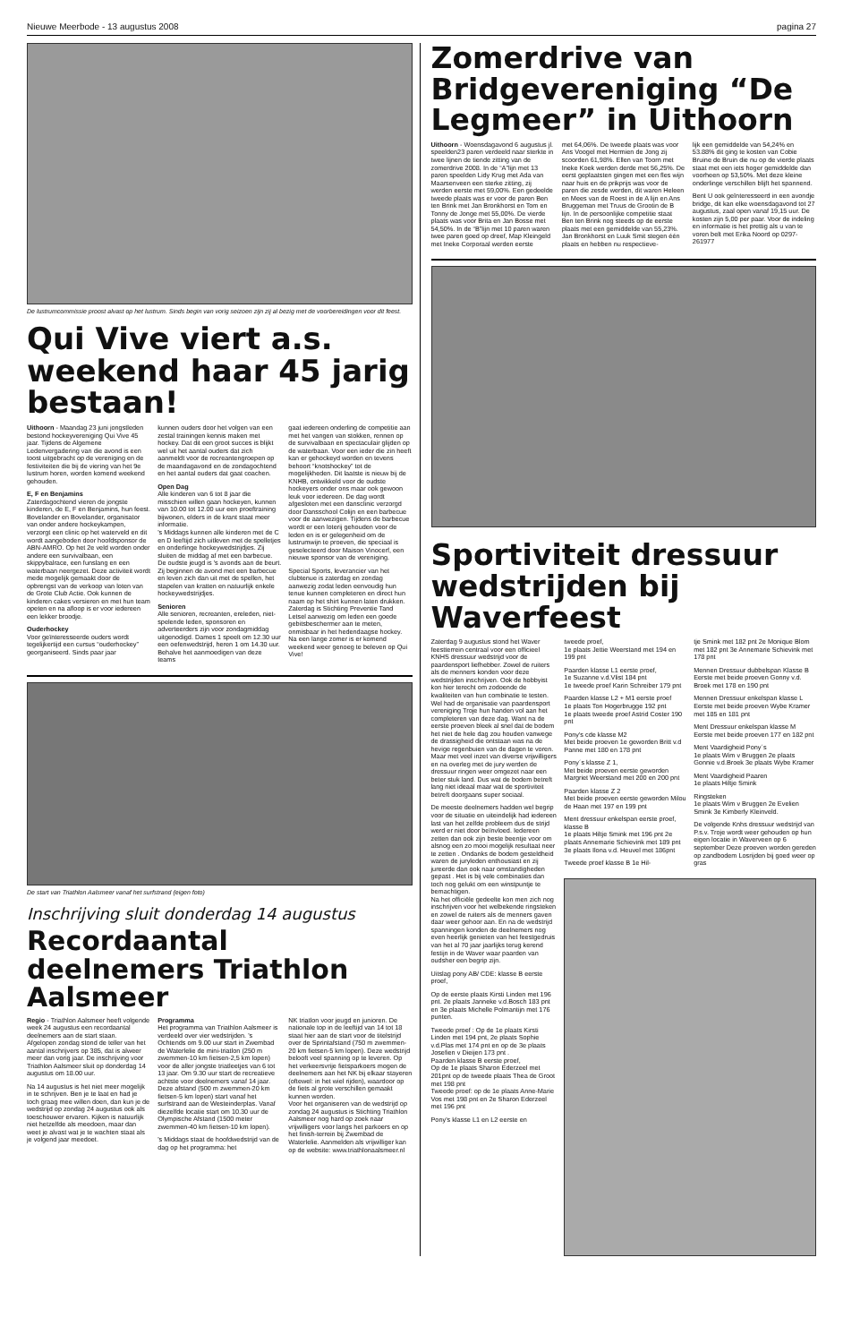Nieuwe Meerbode - 13 augustus 2008 pagina 27
De lustrumcommissie proost alvast op het lustrum. Sinds begin van vorig seizoen zijn zij al bezig met de voorbereidingen voor dit feest.
Qui Vive viert a.s. weekend haar 45 jarig bestaan!
Uithoorn - Maandag 23 juni jongstleden bestond hockeyvereniging Qui Vive 45 jaar. Tijdens de Algemene Ledenvergadering van die avond is een toost uitgebracht op de vereniging en de festiviteiten die bij de viering van het 9e lustrum horen, worden komend weekend gehouden.
E, F en Benjamins
Zaterdagochtend vieren de jongste kinderen, de E, F en Benjamins, hun feest.
Bovelander en Bovelander, organisator van onder andere hockeykampen, verzorgt een clinic op het waterveld en dit wordt aangeboden door hoofdsponsor de ABN-AMRO. Op het 2e veld worden onder andere een survivalbaan, een skippybalrace, een funslang en een waterbaan neergezet. Deze activiteit wordt mede mogelijk gemaakt door de opbrengst van de verkoop van loten van de Grote Club Actie. Ook kunnen de kinderen cakes versieren en met hun team opeten en na afloop is er voor iedereen een lekker broodje.
Ouderhockey
Voor geïnteresseerde ouders wordt tegelijkertijd een cursus “ouderhockey” georganiseerd. Sinds paar jaar
kunnen ouders door het volgen van een zestal trainingen kennis maken met hockey. Dat dit een groot succes is blijkt wel uit het aantal ouders dat zich aanmeldt voor de recreantengroepen op de maandagavond en de zondagochtend en het aantal ouders dat gaat coachen.
Open Dag
Alle kinderen van 6 tot 8 jaar die misschien willen gaan hockeyen, kunnen van 10.00 tot 12.00 uur een proeftraining bijwonen, elders in de krant staat meer informatie.
's Middags kunnen alle kinderen met de C en D leeftijd zich uitleven met de spelletjes en onderlinge hockeywedstrijdjes. Zij sluiten de middag af met een barbecue.
De oudste jeugd is 's avonds aan de beurt. Zij beginnen de avond met een barbecue en leven zich dan uit met de spellen, het stapelen van kratten en natuurlijk enkele hockeywedstrijdjes.
Senioren
Alle senioren, recreanten, ereleden, niet-spelende leden, sponsoren en adverteerders zijn voor zondagmiddag uitgenodigd. Dames 1 speelt om 12.30 uur een oefenwedstrijd, heren 1 om 14.30 uur. Behalve het aanmoedigen van deze teams
gaat iedereen onderling de competitie aan met het vangen van stokken, rennen op de survivalbaan en spectaculair glijden op de waterbaan. Voor een ieder die zin heeft kan er gehockeyd worden en tevens behoort “knotshockey” tot de mogelijkheden. Dit laatste is nieuw bij de KNHB, ontwikkeld voor de oudste hockeyers onder ons maar ook gewoon leuk voor iedereen. De dag wordt afgesloten met een dansclinic verzorgd door Dansschool Colijn en een barbecue voor de aanwezigen. Tijdens de barbecue wordt er een loterij gehouden voor de leden en is er gelegenheid om de lustrumwijn te proeven, die speciaal is geselecteerd door Maison Vinocerf, een nieuwe sponsor van de vereniging.
Special Sports, leverancier van het clubtenue is zaterdag en zondag aanwezig zodat leden eenvoudig hun tenue kunnen completeren en direct hun naam op het shirt kunnen laten drukken. Zaterdag is Stichting Preventie Tand Letsel aanwezig om leden een goede gebitsbeschermer aan te meten, onmisbaar in het hedendaagse hockey.
Na een lange zomer is er komend weekend weer genoeg te beleven op Qui Vive!
De start van Triathlon Aalsmeer vanaf het surfstrand (eigen foto)
Inschrijving sluit donderdag 14 augustus
Recordaantal deelnemers Triathlon Aalsmeer
Regio - Triathlon Aalsmeer heeft volgende week 24 augustus een recordaantal deelnemers aan de start staan.
Afgelopen zondag stond de teller van het aantal inschrijvers op 385, dat is alweer meer dan vorig jaar. De inschrijving voor Triathlon Aalsmeer sluit op donderdag 14 augustus om 18.00 uur.
Na 14 augustus is het niet meer mogelijk in te schrijven. Ben je te laat en had je toch graag mee willen doen, dan kun je de wedstrijd op zondag 24 augustus ook als toeschouwer ervaren. Kijken is natuurlijk niet hetzelfde als meedoen, maar dan weet je alvast wat je te wachten staat als je volgend jaar meedoet.
Programma
Het programma van Triathlon Aalsmeer is verdeeld over vier wedstrijden. 's Ochtends om 9.00 uur start in Zwembad de Waterlelie de mini-triatlon (250 m zwemmen-10 km fietsen-2,5 km lopen) voor de aller jongste triatleetjes van 6 tot 13 jaar. Om 9.30 uur start de recreatieve achtste voor deelnemers vanaf 14 jaar. Deze afstand (500 m zwemmen-20 km fietsen-5 km lopen) start vanaf het surfstrand aan de Westeinderplas. Vanaf diezelfde locatie start om 10.30 uur de Olympische Afstand (1500 meter zwemmen-40 km fietsen-10 km lopen).
's Middags staat de hoofdwedstrijd van de dag op het programma: het
NK triatlon voor jeugd en junioren. De nationale top in de leeftijd van 14 tot 18 staat hier aan de start voor de titelstrijd over de Sprintafstand (750 m zwemmen-20 km fietsen-5 km lopen). Deze wedstrijd belooft veel spanning op te leveren. Op het verkeersvrije fietsparkoers mogen de deelnemers aan het NK bij elkaar stayeren (oftewel: in het wiel rijden), waardoor op de fiets al grote verschillen gemaakt kunnen worden.
Voor het organiseren van de wedstrijd op zondag 24 augustus is Stichting Triathlon Aalsmeer nog hard op zoek naar vrijwilligers voor langs het parkoers en op het finish-terrein bij Zwembad de Waterlelie. Aanmelden als vrijwilliger kan op de website: www.triathlonaalsmeer.nl
Zomerdrive van Bridgevereniging “De Legmeer” in Uithoorn
Uithoorn - Woensdagavond 6 augustus jl. speelden23 paren verdeeld naar sterkte in twee lijnen de tiende zitting van de zomerdrive 2008. In de “A”lijn met 13 paren speelden Lidy Krug met Ada van Maarsenveen een sterke zitting, zij werden eerste met 59,00%. Een gedeelde tweede plaats was er voor de paren Ben ten Brink met Jan Bronkhorst en Tom en Tonny de Jonge met 55,00%. De vierde plaats was voor Brita en Jan Bosse met 54,50%. In de “B”lijn met 10 paren waren twee paren goed op dreef, Map Kleingeld met Ineke Corporaal werden eerste
met 64,06%. De tweede plaats was voor Ans Voogel met Hermien de Jong zij scoorden 61,98%. Ellen van Toorn met Ineke Koek werden derde met 56,25%. De eerst geplaatsten gingen met een fles wijn naar huis en de prikprijs was voor de paren die zesde werden, dit waren Heleen en Mees van de Roest in de A lijn en Ans Bruggeman met Truus de Grootin de B lijn. In de persoonlijke competitie staat Ben ten Brink nog steeds op de eerste plaats met een gemiddelde van 55,23%. Jan Bronkhorst en Luuk Smit stegen één plaats en hebben nu respectieve-
lijk een gemiddelde van 54,24% en 53.88% dit ging te kosten van Cobie Bruine de Bruin die nu op de vierde plaats staat met een iets hoger gemiddelde dan voorheen op 53,50%. Met deze kleine onderlinge verschillen blijft het spannend.
Bent U ook geïnteresseerd in een avondje bridge, dit kan elke woensdagavond tot 27 augustus, zaal open vanaf 19,15 uur. De kosten zijn 5,00 per paar. Voor de indeling en informatie is het prettig als u van te voren belt met Erika Noord op 0297-261977
Sportiviteit dressuur wedstrijden bij Waverfeest
Zaterdag 9 augustus stond het Waver feestterrein centraal voor een officieel KNHS dressuur wedstrijd voor de paardensport liefhebber. Zowel de ruiters als de menners konden voor deze wedstrijden inschrijven. Ook de hobbyist kon hier terecht om zodoende de kwaliteiten van hun combinatie te testen. Wel had de organisatie van paardensport vereniging Troje hun handen vol aan het completeren van deze dag. Want na de eerste proeven bleek al snel dat de bodem het niet de hele dag zou houden vanwege de drassigheid die ontstaan was na de hevige regenbuien van de dagen te voren. Maar met veel inzet van diverse vrijwilligers en na overleg met de jury werden de dressuur ringen weer omgezet naar een beter stuk land. Dus wat de bodem betreft lang niet ideaal maar wat de sportiviteit betreft doorgaans super sociaal.
De meeste deelnemers hadden wel begrip voor de situatie en uiteindelijk had iedereen last van het zelfde probleem dus de strijd werd er niet door beïnvloed. Iedereen zetten dan ook zijn beste beentje voor om alsnog een zo mooi mogelijk resultaat neer te zetten . Ondanks de bodem gesteldheid waren de juryleden enthousiast en zij jureerde dan ook naar omstandigheden gepast . Het is bij vele combinaties dan toch nog gelukt om een winstpuntje te bemachtigen.
Na het officiële gedeelte kon men zich nog inschrijven voor het welbekende ringsteken en zowel de ruiters als de menners gaven daar weer gehoor aan. En na de wedstrijd spanningen konden de deelnemers nog even heerlijk genieten van het feestgedruis van het al 70 jaar jaarlijks terug kerend festijn in de Waver waar paarden van oudsher een begrip zijn.
Uitslag pony AB/ CDE: klasse B eerste proef,
Op de eerste plaats Kirsti Linden met 196 pnt. 2e plaats Janneke v.d.Bosch 183 pnt en 3e plaats Michelle Polmantijn met 176 punten.
Tweede proef : Op de 1e plaats Kirsti Linden met 194 pnt, 2e plaats Sophie v.d.Plas met 174 pnt en op de 3e plaats Josefien v Dieijen 173 pnt .
Paarden klasse B eerste proef,
Op de 1e plaats Sharon Ederzeel met 201pnt op de tweede plaats Thea de Groot met 198 pnt
Tweede proef: op de 1e plaats Anne-Marie Vos met 198 pnt en 2e Sharon Ederzeel met 196 pnt
Pony's klasse L1 en L2 eerste en
tweede proef,
1e plaats Jettie Weerstand met 194 en 199 pnt
Paarden klasse L1 eerste proef,
1e Suzanne v.d.Vlist 184 pnt
1e tweede proef Karin Schreiber 179 pnt
Paarden klasse L2 + M1 eerste proef
1e plaats Ton Hogerbrugge 192 pnt
1e plaats tweede proef Astrid Coster 190 pnt
Pony's cde klasse M2
Met beide proeven 1e geworden Britt v.d Panne met 180 en 178 pnt
Pony´s klasse Z 1,
Met beide proeven eerste geworden Margriet Weerstand met 200 en 200 pnt
Paarden klasse Z 2
Met beide proeven eerste geworden Milou de Haan met 197 en 199 pnt
Ment dressuur enkelspan eerste proef, klasse B
1e plaats Hiltje Smink met 196 pnt 2e plaats Annemarie Schievink met 189 pnt 3e plaats Ilona v.d. Heuvel met 186pnt
Tweede proef klasse B 1e Hil-
tje Smink met 182 pnt 2e Monique Blom met 182 pnt 3e Annemarie Schievink met 178 pnt
Mennen Dressuur dubbelspan Klasse B
Eerste met beide proeven Gonny v.d. Broek met 178 en 190 pnt
Mennen Dressuur enkelspan klasse L
Eerste met beide proeven Wybe Kramer met 185 en 181 pnt
Ment Dressuur enkelspan klasse M
Eerste met beide proeven 177 en 182 pnt
Ment Vaardigheid Pony´s
1e plaats Wim v Bruggen 2e plaats Gonnie v.d.Broek 3e plaats Wybe Kramer
Ment Vaardigheid Paaren
1e plaats Hiltje Smink
Ringsteken
1e plaats Wim v Bruggen 2e Evelien Smink 3e Kimberly Kleinveld.
De volgende Knhs dressuur wedstrijd van P.s.v. Troje wordt weer gehouden op hun eigen locatie in Waverveen op 6 september Deze proeven worden gereden op zandbodem Losrijden bij goed weer op gras